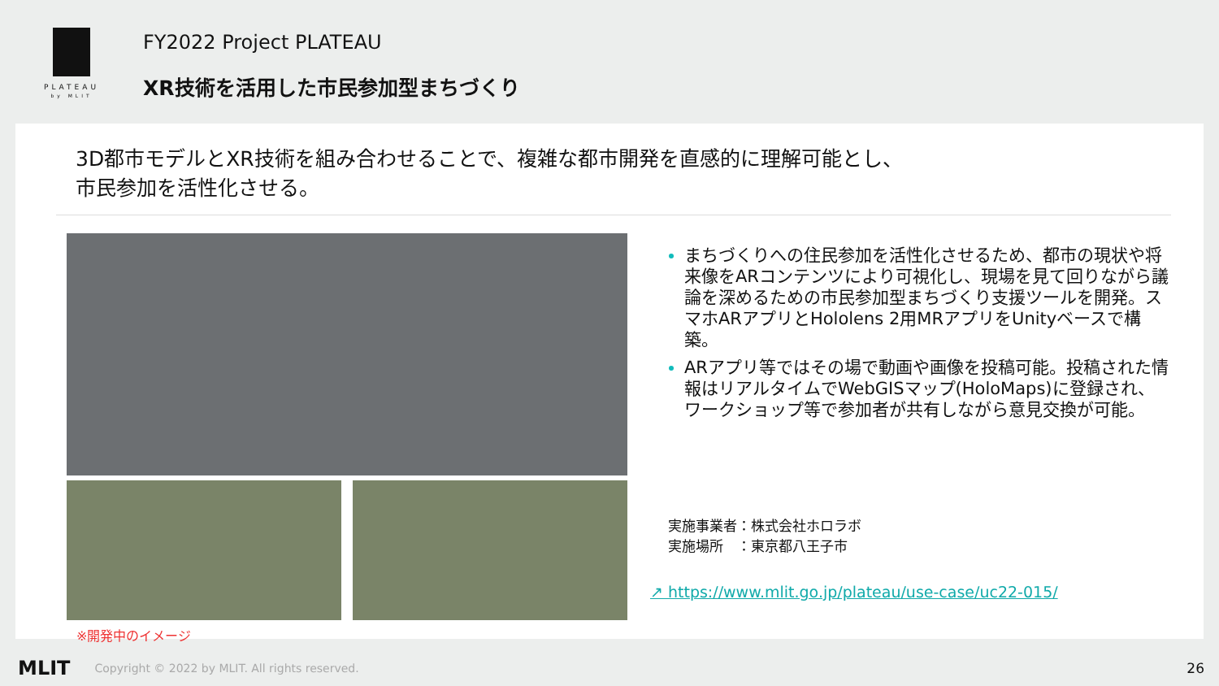PLATEAU
by MLIT
FY2022 Project PLATEAU
XR技術を活用した市民参加型まちづくり
3D都市モデルとXR技術を組み合わせることで、複雑な都市開発を直感的に理解可能とし、
市民参加を活性化させる。
※開発中のイメージ
まちづくりへの住民参加を活性化させるため、都市の現状や将来像をARコンテンツにより可視化し、現場を見て回りながら議論を深めるための市民参加型まちづくり支援ツールを開発。スマホARアプリとHololens 2用MRアプリをUnityベースで構築。
ARアプリ等ではその場で動画や画像を投稿可能。投稿された情報はリアルタイムでWebGISマップ(HoloMaps)に登録され、ワークショップ等で参加者が共有しながら意見交換が可能。
実施事業者：株式会社ホロラボ
実施場所　：東京都八王子市
↗ https://www.mlit.go.jp/plateau/use-case/uc22-015/
MLIT Copyright © 2022 by MLIT. All rights reserved. 26